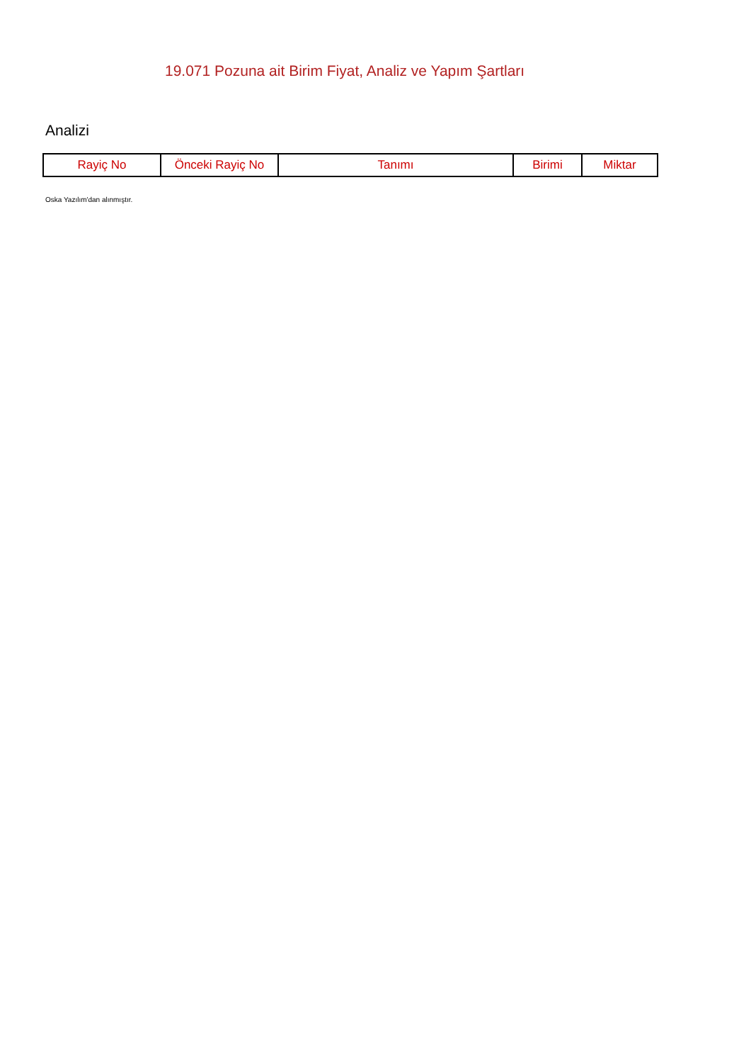19.071 Pozuna ait Birim Fiyat, Analiz ve Yapım Şartları
Analizi
| Rayiç No | Önceki Rayiç No | Tanımı | Birimi | Miktar |
| --- | --- | --- | --- | --- |
Oska Yazılım'dan alınmıştır.